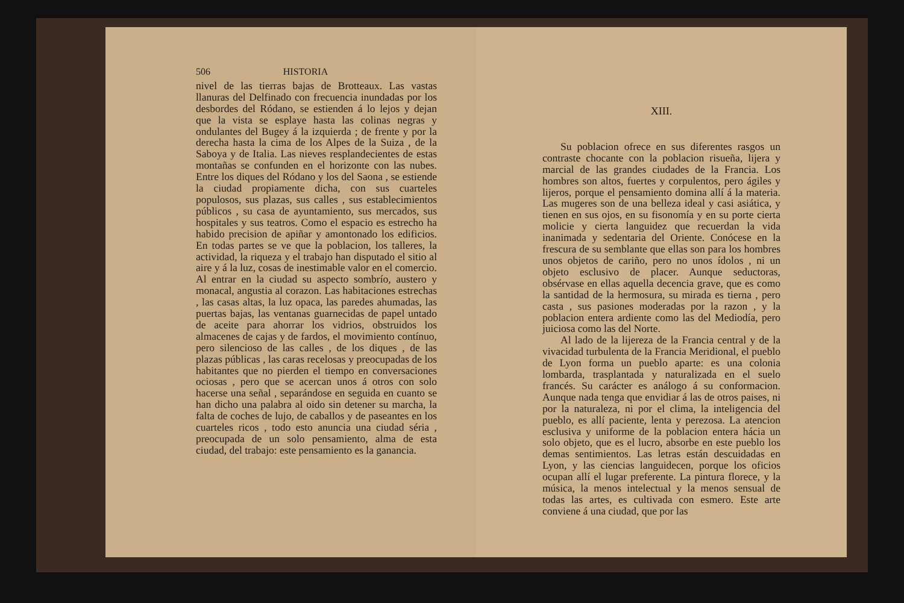506 HISTORIA
nivel de las tierras bajas de Brotteaux. Las vastas llanuras del Delfinado con frecuencia inundadas por los desbordes del Ródano, se estienden á lo lejos y dejan que la vista se esplaye hasta las colinas negras y ondulantes del Bugey á la izquierda ; de frente y por la derecha hasta la cima de los Alpes de la Suiza , de la Saboya y de Italia. Las nieves resplandecientes de estas montañas se confunden en el horizonte con las nubes. Entre los diques del Ródano y los del Saona , se estiende la ciudad propiamente dicha, con sus cuarteles populosos, sus plazas, sus calles , sus establecimientos públicos , su casa de ayuntamiento, sus mercados, sus hospitales y sus teatros. Como el espacio es estrecho ha habido precision de apiñar y amontonado los edificios. En todas partes se ve que la poblacion, los talleres, la actividad, la riqueza y el trabajo han disputado el sitio al aire y á la luz, cosas de inestimable valor en el comercio. Al entrar en la ciudad su aspecto sombrío, austero y monacal, angustia al corazon. Las habitaciones estrechas , las casas altas, la luz opaca, las paredes ahumadas, las puertas bajas, las ventanas guarnecidas de papel untado de aceite para ahorrar los vidrios, obstruidos los almacenes de cajas y de fardos, el movimiento contínuo, pero silencioso de las calles , de los diques , de las plazas públicas , las caras recelosas y preocupadas de los habitantes que no pierden el tiempo en conversaciones ociosas , pero que se acercan unos á otros con solo hacerse una señal , separándose en seguida en cuanto se han dicho una palabra al oido sin detener su marcha, la falta de coches de lujo, de caballos y de paseantes en los cuarteles ricos , todo esto anuncia una ciudad séria , preocupada de un solo pensamiento, alma de esta ciudad, del trabajo: este pensamiento es la ganancia.
XIII.
Su poblacion ofrece en sus diferentes rasgos un contraste chocante con la poblacion risueña, lijera y marcial de las grandes ciudades de la Francia. Los hombres son altos, fuertes y corpulentos, pero ágiles y lijeros, porque el pensamiento domina allí á la materia. Las mugeres son de una belleza ideal y casi asiática, y tienen en sus ojos, en su fisonomía y en su porte cierta molicie y cierta languidez que recuerdan la vida inanimada y sedentaria del Oriente. Conócese en la frescura de su semblante que ellas son para los hombres unos objetos de cariño, pero no unos ídolos , ni un objeto esclusivo de placer. Aunque seductoras, obsérvase en ellas aquella decencia grave, que es como la santidad de la hermosura, su mirada es tierna , pero casta , sus pasiones moderadas por la razon , y la poblacion entera ardiente como las del Mediodía, pero juiciosa como las del Norte.
Al lado de la lijereza de la Francia central y de la vivacidad turbulenta de la Francia Meridional, el pueblo de Lyon forma un pueblo aparte: es una colonia lombarda, trasplantada y naturalizada en el suelo francés. Su carácter es análogo á su conformacion. Aunque nada tenga que envidiar á las de otros paises, ni por la naturaleza, ni por el clima, la inteligencia del pueblo, es allí paciente, lenta y perezosa. La atencion esclusiva y uniforme de la poblacion entera hácia un solo objeto, que es el lucro, absorbe en este pueblo los demas sentimientos. Las letras están descuidadas en Lyon, y las ciencias languidecen, porque los oficios ocupan allí el lugar preferente. La pintura florece, y la música, la menos intelectual y la menos sensual de todas las artes, es cultivada con esmero. Este arte conviene á una ciudad, que por las